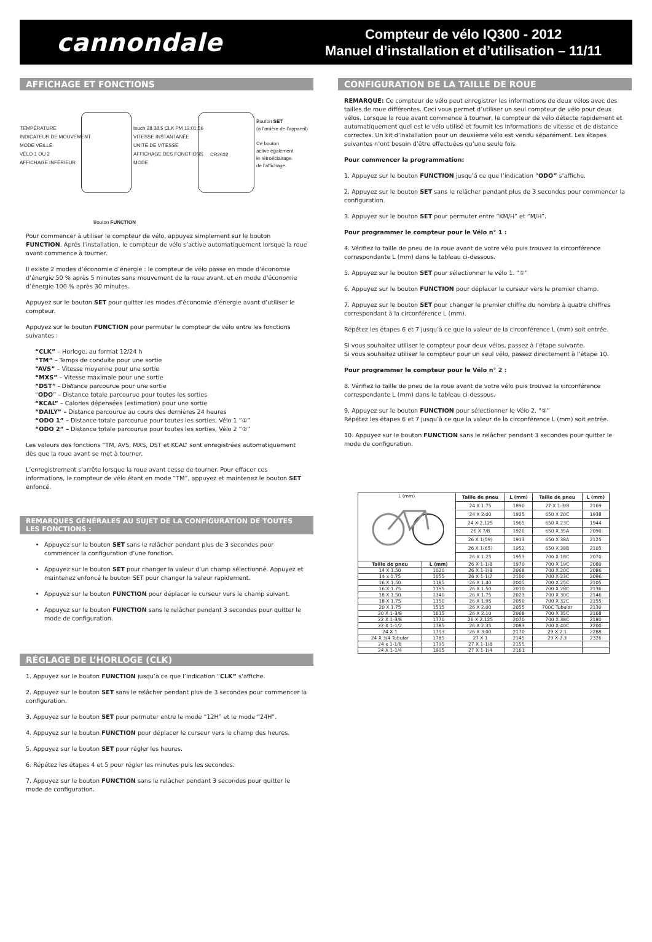cannondale
Compteur de vélo IQ300 - 2012
Manuel d’installation et d’utilisation – 11/11
AFFICHAGE ET FONCTIONS
TEMPÉRATURE
INDICATEUR DE MOUVEMENT
MODE VEILLE
VÉLO 1 OU 2
AFFICHAGE INFÉRIEUR
touch 28 38.5 CLK PM 12:01:56
VITESSE INSTANTANÉE
UNITÉ DE VITESSE
AFFICHAGE DES FONCTIONS
MODE
Bouton SET
(à l’arrière de l’appareil)
Ce bouton
active également
le rétroéclairage
de l’affichage.
CR2032
Bouton FUNCTION
Pour commencer à utiliser le compteur de vélo, appuyez simplement sur le bouton FUNCTION. Après l’installation, le compteur de vélo s’active automatiquement lorsque la roue avant commence à tourner.
Il existe 2 modes d’économie d’énergie : le compteur de vélo passe en mode d’économie d’énergie 50 % après 5 minutes sans mouvement de la roue avant, et en mode d’économie d’énergie 100 % après 30 minutes.
Appuyez sur le bouton SET pour quitter les modes d’économie d’énergie avant d’utiliser le compteur.
Appuyez sur le bouton FUNCTION pour permuter le compteur de vélo entre les fonctions suivantes :
“CLK” – Horloge, au format 12/24 h
“TM” – Temps de conduite pour une sortie
“AVS” – Vitesse moyenne pour une sortie
“MXS” – Vitesse maximale pour une sortie
“DST” - Distance parcourue pour une sortie
“ODO” – Distance totale parcourue pour toutes les sorties
“KCAL” – Calories dépensées (estimation) pour une sortie
“DAILY” – Distance parcourue au cours des dernières 24 heures
“ODO 1” – Distance totale parcourue pour toutes les sorties, Vélo 1 “①”
“ODO 2” – Distance totale parcourue pour toutes les sorties, Vélo 2 “②”
Les valeurs des fonctions “TM, AVS, MXS, DST et KCAL” sont enregistrées automatiquement dès que la roue avant se met à tourner.
L’enregistrement s’arrête lorsque la roue avant cesse de tourner. Pour effacer ces informations, le compteur de vélo étant en mode “TM”, appuyez et maintenez le bouton SET enfoncé.
REMARQUES GÉNÉRALES AU SUJET DE LA CONFIGURATION DE TOUTES LES FONCTIONS :
Appuyez sur le bouton SET sans le relâcher pendant plus de 3 secondes pour commencer la configuration d’une fonction.
Appuyez sur le bouton SET pour changer la valeur d’un champ sélectionné. Appuyez et maintenez enfoncé le bouton SET pour changer la valeur rapidement.
Appuyez sur le bouton FUNCTION pour déplacer le curseur vers le champ suivant.
Appuyez sur le bouton FUNCTION sans le relâcher pendant 3 secondes pour quitter le mode de configuration.
RÉGLAGE DE L’HORLOGE (CLK)
1. Appuyez sur le bouton FUNCTION jusqu’à ce que l’indication “CLK” s’affiche.
2. Appuyez sur le bouton SET sans le relâcher pendant plus de 3 secondes pour commencer la configuration.
3. Appuyez sur le bouton SET pour permuter entre le mode “12H” et le mode “24H”.
4. Appuyez sur le bouton FUNCTION pour déplacer le curseur vers le champ des heures.
5. Appuyez sur le bouton SET pour régler les heures.
6. Répétez les étapes 4 et 5 pour régler les minutes puis les secondes.
7. Appuyez sur le bouton FUNCTION sans le relâcher pendant 3 secondes pour quitter le mode de configuration.
CONFIGURATION DE LA TAILLE DE ROUE
REMARQUE: Ce compteur de vélo peut enregistrer les informations de deux vélos avec des tailles de roue différentes. Ceci vous permet d’utiliser un seul compteur de vélo pour deux vélos. Lorsque la roue avant commence à tourner, le compteur de vélo détecte rapidement et automatiquement quel est le vélo utilisé et fournit les informations de vitesse et de distance correctes. Un kit d’installation pour un deuxième vélo est vendu séparément. Les étapes suivantes n’ont besoin d’être effectuées qu’une seule fois.
Pour commencer la programmation:
1. Appuyez sur le bouton FUNCTION jusqu’à ce que l’indication “ODO” s’affiche.
2. Appuyez sur le bouton SET sans le relâcher pendant plus de 3 secondes pour commencer la configuration.
3. Appuyez sur le bouton SET pour permuter entre “KM/H” et “M/H”.
Pour programmer le compteur pour le Vélo n° 1 :
4. Vérifiez la taille de pneu de la roue avant de votre vélo puis trouvez la circonférence correspondante L (mm) dans le tableau ci-dessous.
5. Appuyez sur le bouton SET pour sélectionner le vélo 1. “①”
6. Appuyez sur le bouton FUNCTION pour déplacer le curseur vers le premier champ.
7. Appuyez sur le bouton SET pour changer le premier chiffre du nombre à quatre chiffres correspondant à la circonférence L (mm).
Répétez les étapes 6 et 7 jusqu’à ce que la valeur de la circonférence L (mm) soit entrée.
Si vous souhaitez utiliser le compteur pour deux vélos, passez à l’étape suivante.
Si vous souhaitez utiliser le compteur pour un seul vélo, passez directement à l’étape 10.
Pour programmer le compteur pour le Vélo n° 2 :
8. Vérifiez la taille de pneu de la roue avant de votre vélo puis trouvez la circonférence correspondante L (mm) dans le tableau ci-dessous.
9. Appuyez sur le bouton FUNCTION pour sélectionner le Vélo 2. “②”
Répétez les étapes 6 et 7 jusqu’à ce que la valeur de la circonférence L (mm) soit entrée.
10. Appuyez sur le bouton FUNCTION sans le relâcher pendant 3 secondes pour quitter le mode de configuration.
| L (mm) | | Taille de pneu | L (mm) | Taille de pneu | L (mm) |
| | | 24 X 1.75 | 1890 | 27 X 1-3/8 | 2169 |
| | | 24 X 2.00 | 1925 | 650 X 20C | 1938 |
| | | 24 X 2.125 | 1965 | 650 X 23C | 1944 |
| | | 26 X 7/8 | 1920 | 650 X 35A | 2090 |
| | | 26 X 1(59) | 1913 | 650 X 38A | 2125 |
| | | 26 X 1(65) | 1952 | 650 X 38B | 2105 |
| | | 26 X 1.25 | 1953 | 700 X 18C | 2070 |
| Taille de pneu | L (mm) | 26 X 1-1/8 | 1970 | 700 X 19C | 2080 |
| 14 X 1.50 | 1020 | 26 X 1-3/8 | 2068 | 700 X 20C | 2086 |
| 14 x 1.75 | 1055 | 26 X 1-1/2 | 2100 | 700 X 23C | 2096 |
| 16 X 1.50 | 1185 | 26 X 1.40 | 2005 | 700 X 25C | 2105 |
| 16 X 1.75 | 1195 | 26 X 1.50 | 2010 | 700 X 28C | 2136 |
| 18 X 1.50 | 1340 | 26 X 1.75 | 2023 | 700 X 30C | 2146 |
| 18 X 1.75 | 1350 | 26 X 1.95 | 2050 | 700 X 32C | 2155 |
| 20 X 1.75 | 1515 | 26 X 2.00 | 2055 | 700C Tubular | 2130 |
| 20 X 1-3/8 | 1615 | 26 X 2.10 | 2068 | 700 X 35C | 2168 |
| 22 X 1-3/8 | 1770 | 26 X 2.125 | 2070 | 700 X 38C | 2180 |
| 22 X 1-1/2 | 1785 | 26 X 2.35 | 2083 | 700 X 40C | 2200 |
| 24 X 1 | 1753 | 26 X 3.00 | 2170 | 29 X 2.1 | 2288 |
| 24 X 3/4 Tubular | 1785 | 27 X 1 | 2145 | 29 X 2.3 | 2326 |
| 24 x 1-1/8 | 1795 | 27 X 1-1/8 | 2155 | | |
| 24 X 1-1/4 | 1905 | 27 X 1-1/4 | 2161 | | |